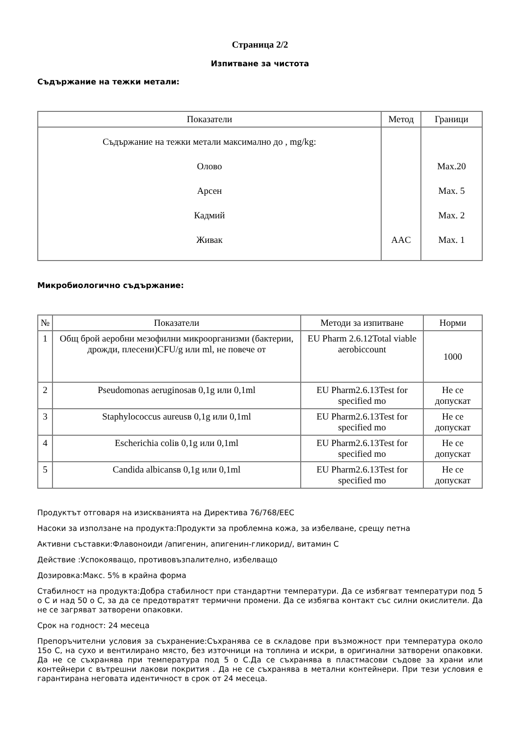Страница 2/2
Изпитване за чистота
Съдържание на тежки метали:
| Показатели | Метод | Граници |
| --- | --- | --- |
| Съдържание на тежки метали максимално до , mg/kg: Олово Арсен Кадмий Живак | AAC | Max.20 Max. 5 Max. 2 Max. 1 |
Микробиологично съдържание:
| № | Показатели | Методи за изпитване | Норми |
| --- | --- | --- | --- |
| 1 | Общ брой аеробни мезофилни микроорганизми (бактерии, дрожди, плесени)CFU/g или ml, не повече от | EU Pharm 2.6.12Total viable aerobiccount | 1000 |
| 2 | Pseudomonas aeruginosaв 0,1g или 0,1ml | EU Pharm2.6.13Test for specified mo | Не се допускат |
| 3 | Staphylococcus aureusв 0,1g или 0,1ml | EU Pharm2.6.13Test for specified mo | Не се допускат |
| 4 | Escherichia coliв 0,1g или 0,1ml | EU Pharm2.6.13Test for specified mo | Не се допускат |
| 5 | Candida albicansв 0,1g или 0,1ml | EU Pharm2.6.13Test for specified mo | Не се допускат |
Продуктът отговаря на изискванията на Директива 76/768/EEC
Насоки за използане на продукта:Продукти за проблемна кожа, за избелване, срещу петна
Активни съставки:Флавоноиди /апигенин, апигенин-гликорид/, витамин С
Действие :Успокояващо, противовъзпалително, избелващо
Дозировка:Макс. 5% в крайна форма
Стабилност на продукта:Добра стабилност при стандартни температури. Да се избягват температури под 5 о С и над 50 о С, за да се предотвратят термични промени. Да се избягва контакт със силни окислители. Да не се загряват затворени опаковки.
Срок на годност: 24 месеца
Препоръчителни условия за съхранение:Съхранява се в складове при възможност при температура около 15о С, на сухо и вентилирано място, без източници на топлина и искри, в оригинални затворени опаковки. Да не се съхранява при температура под 5 о С.Да се съхранява в пластмасови съдове за храни или контейнери с вътрешни лакови покрития . Да не се съхранява в метални контейнери. При тези условия е гарантирана неговата идентичност в срок от 24 месеца.